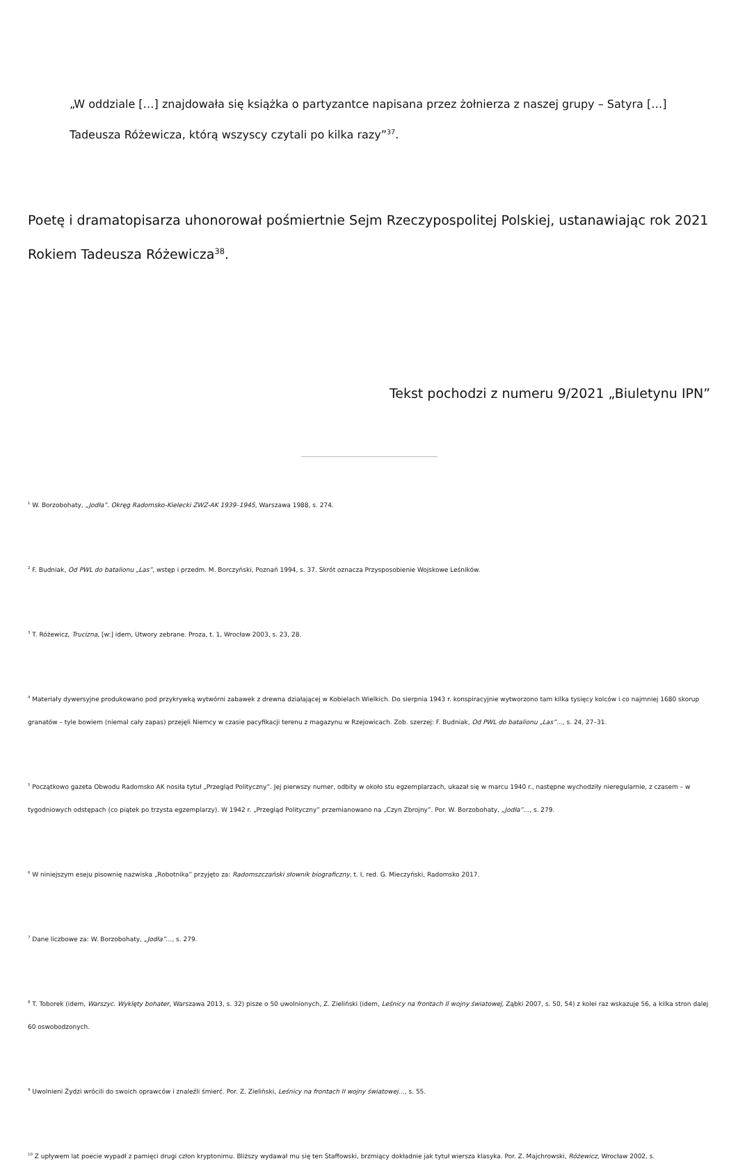„W oddziale […] znajdowała się książka o partyzantce napisana przez żołnierza z naszej grupy – Satyra […] Tadeusza Różewicza, którą wszyscy czytali po kilka razy”<sup>37</sup>.
Poetę i dramatopisarza uhonorował pośmiertnie Sejm Rzeczypospolitej Polskiej, ustanawiając rok 2021 Rokiem Tadeusza Różewicza<sup>38</sup>.
Tekst pochodzi z numeru 9/2021 „Biuletynu IPN”
<sup>1</sup> W. Borzobohaty, „Jodła”. Okręg Radomsko-Kielecki ZWZ-AK 1939–1945, Warszawa 1988, s. 274.
<sup>2</sup> F. Budniak, Od PWL do batalionu „Las”, wstęp i przedm. M. Borczyński, Poznań 1994, s. 37. Skrót oznacza Przysposobienie Wojskowe Leśników.
<sup>3</sup> T. Różewicz, Trucizna, [w:] idem, Utwory zebrane. Proza, t. 1, Wrocław 2003, s. 23, 28.
<sup>4</sup> Materiały dywersyjne produkowano pod przykrywką wytwórni zabawek z drewna działającej w Kobielach Wielkich. Do sierpnia 1943 r. konspiracyjnie wytworzono tam kilka tysięcy kolców i co najmniej 1680 skorup granatów – tyle bowiem (niemal cały zapas) przejęli Niemcy w czasie pacyfikacji terenu z magazynu w Rzejowicach. Zob. szerzej: F. Budniak, Od PWL do batalionu „Las”…, s. 24, 27–31.
<sup>5</sup> Początkowo gazeta Obwodu Radomsko AK nosiła tytuł „Przegląd Polityczny”. Jej pierwszy numer, odbity w około stu egzemplarzach, ukazał się w marcu 1940 r., następne wychodziły nieregularnie, z czasem – w tygodniowych odstępach (co piątek po trzysta egzemplarzy). W 1942 r. „Przegląd Polityczny” przemianowano na „Czyn Zbrojny”. Por. W. Borzobohaty, „Jodła”…, s. 279.
<sup>6</sup> W niniejszym eseju pisownię nazwiska „Robotnika” przyjęto za: Radomszczański słownik biograficzny, t. I, red. G. Mieczyński, Radomsko 2017.
<sup>7</sup> Dane liczbowe za: W. Borzobohaty, „Jodła”…, s. 279.
<sup>8</sup> T. Toborek (idem, Warszyc. Wyklęty bohater, Warszawa 2013, s. 32) pisze o 50 uwolnionych, Z. Zieliński (idem, Leśnicy na frontach II wojny światowej, Ząbki 2007, s. 50, 54) z kolei raz wskazuje 56, a kilka stron dalej 60 oswobodzonych.
<sup>9</sup> Uwolnieni Żydzi wrócili do swoich oprawców i znaleźli śmierć. Por. Z. Zieliński, Leśnicy na frontach II wojny światowej…, s. 55.
<sup>10</sup> Z upływem lat poecie wypadł z pamięci drugi człon kryptonimu. Bliższy wydawał mu się ten Staffowski, brzmiący dokładnie jak tytuł wiersza klasyka. Por. Z. Majchrowski, Różewicz, Wrocław 2002, s.